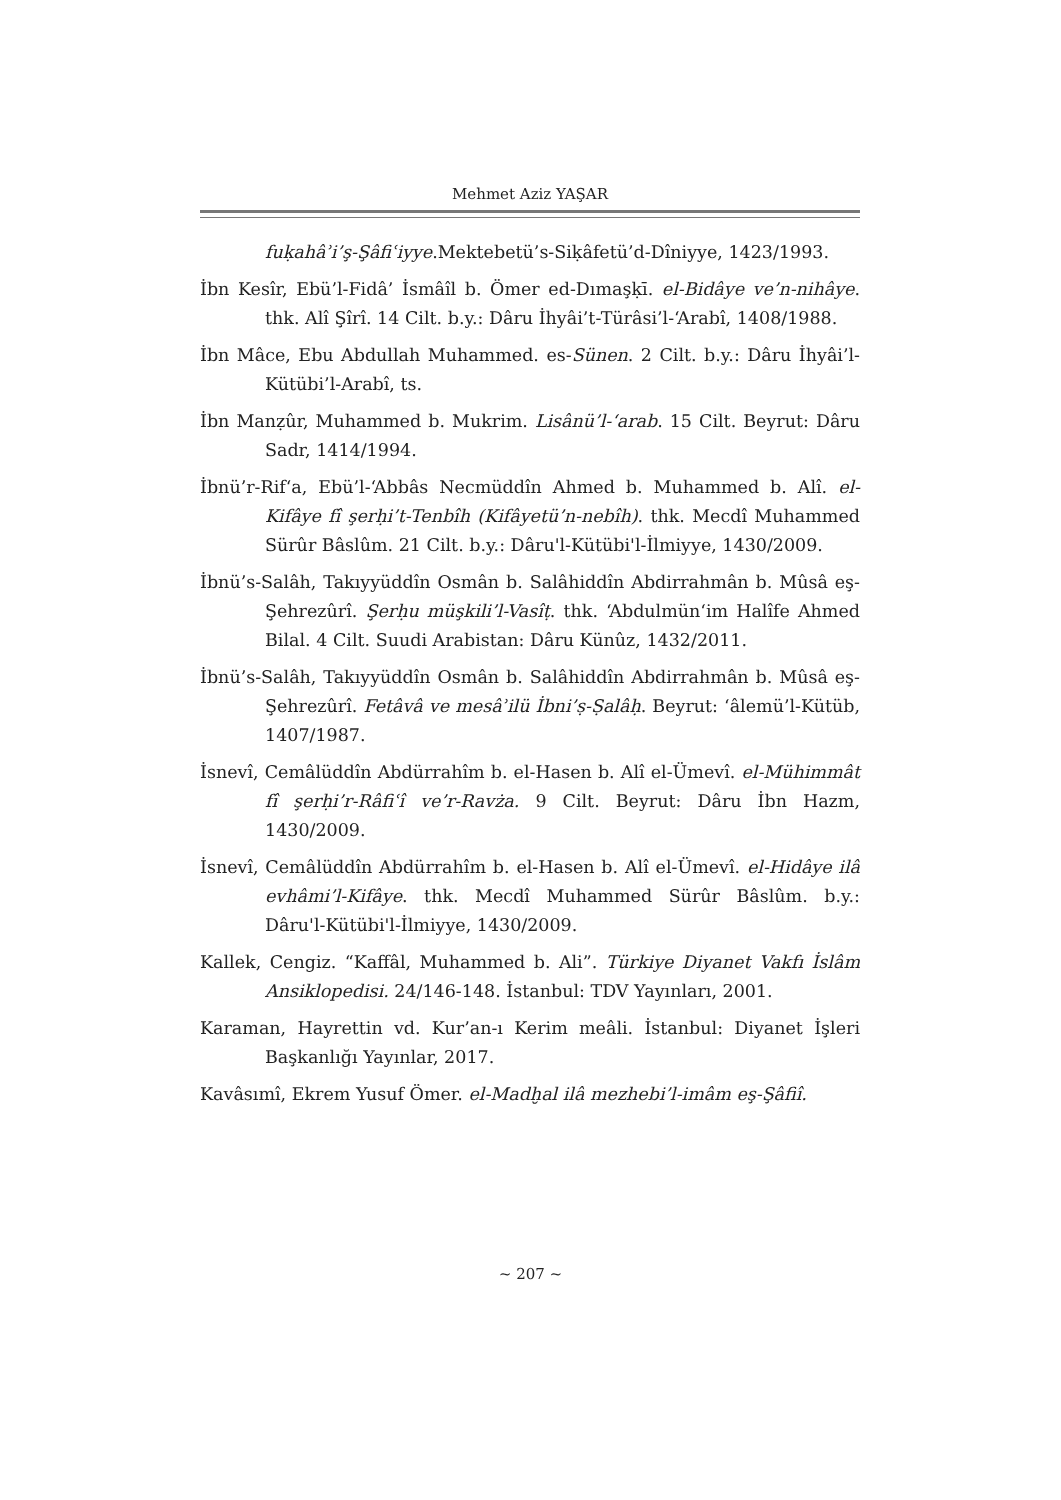Mehmet Aziz YAŞAR
fuḳahâʾi’ş-Şâfiʿiyye.Mektebetü’s-Siḳâfetü’d-Dîniyye, 1423/1993.
İbn Kesîr, Ebü’l-Fidâ’ İsmâîl b. Ömer ed-Dımaşḳī. el-Bidâye ve’n-nihâye. thk. Alî Şîrî. 14 Cilt. b.y.: Dâru İhyâi’t-Türâsi’l-‘Arabî, 1408/1988.
İbn Mâce, Ebu Abdullah Muhammed. es-Sünen. 2 Cilt. b.y.: Dâru İhyâi’l-Kütübi’l-Arabî, ts.
İbn Manẓûr, Muhammed b. Mukrim. Lisânü’l-‘arab. 15 Cilt. Beyrut: Dâru Sadr, 1414/1994.
İbnü’r-Rif‘a, Ebü’l-‘Abbâs Necmüddîn Ahmed b. Muhammed b. Alî. el-Kifâye fî şerḥi’t-Tenbîh (Kifâyetü’n-nebîh). thk. Mecdî Muhammed Sürûr Bâslûm. 21 Cilt. b.y.: Dâru'l-Kütübi'l-İlmiyye, 1430/2009.
İbnü’s-Salâh, Takıyyüddîn Osmân b. Salâhiddîn Abdirrahmân b. Mûsâ eş-Şehrezûrî. Şerḥu müşkili’l-Vasîṭ. thk. ‘Abdulmün‘im Halîfe Ahmed Bilal. 4 Cilt. Suudi Arabistan: Dâru Künûz, 1432/2011.
İbnü’s-Salâh, Takıyyüddîn Osmân b. Salâhiddîn Abdirrahmân b. Mûsâ eş-Şehrezûrî. Fetâvâ ve mesâʾilü İbni’ṣ-Ṣalâḥ. Beyrut: ‘âlemü’l-Kütüb, 1407/1987.
İsnevî, Cemâlüddîn Abdürrahîm b. el-Hasen b. Alî el-Ümevî. el-Mühimmât fî şerḥi’r-Râfiʿî ve’r-Ravża. 9 Cilt. Beyrut: Dâru İbn Hazm, 1430/2009.
İsnevî, Cemâlüddîn Abdürrahîm b. el-Hasen b. Alî el-Ümevî. el-Hidâye ilâ evhâmi’l-Kifâye. thk. Mecdî Muhammed Sürûr Bâslûm. b.y.: Dâru'l-Kütübi'l-İlmiyye, 1430/2009.
Kallek, Cengiz. “Kaffâl, Muhammed b. Ali”. Türkiye Diyanet Vakfı İslâm Ansiklopedisi. 24/146-148. İstanbul: TDV Yayınları, 2001.
Karaman, Hayrettin vd. Kur’an-ı Kerim meâli. İstanbul: Diyanet İşleri Başkanlığı Yayınlar, 2017.
Kavâsımî, Ekrem Yusuf Ömer. el-Madḫal ilâ mezhebi’l-imâm eş-Şâfiî.
~ 207 ~